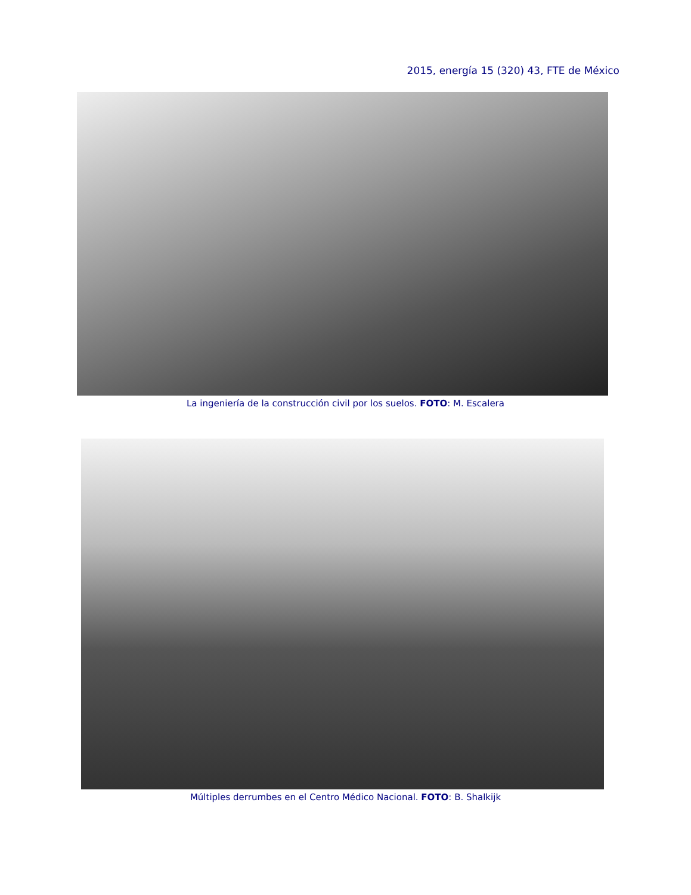2015, energía 15 (320) 43, FTE de México
La ingeniería de la construcción civil por los suelos. FOTO: M. Escalera
Múltiples derrumbes en el Centro Médico Nacional. FOTO: B. Shalkijk